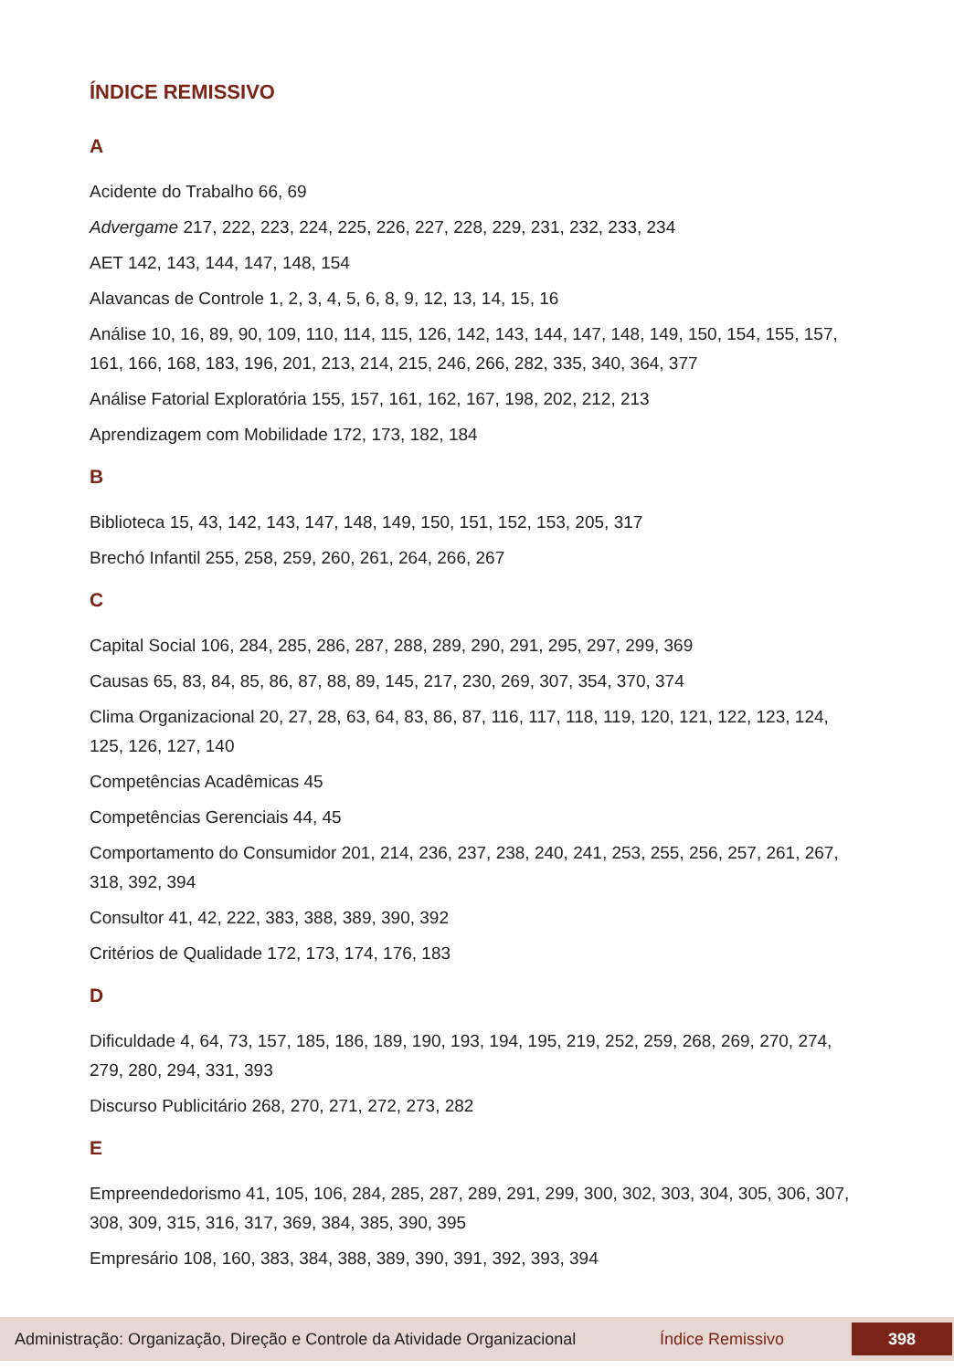ÍNDICE REMISSIVO
A
Acidente do Trabalho 66, 69
Advergame 217, 222, 223, 224, 225, 226, 227, 228, 229, 231, 232, 233, 234
AET 142, 143, 144, 147, 148, 154
Alavancas de Controle 1, 2, 3, 4, 5, 6, 8, 9, 12, 13, 14, 15, 16
Análise 10, 16, 89, 90, 109, 110, 114, 115, 126, 142, 143, 144, 147, 148, 149, 150, 154, 155, 157, 161, 166, 168, 183, 196, 201, 213, 214, 215, 246, 266, 282, 335, 340, 364, 377
Análise Fatorial Exploratória 155, 157, 161, 162, 167, 198, 202, 212, 213
Aprendizagem com Mobilidade 172, 173, 182, 184
B
Biblioteca 15, 43, 142, 143, 147, 148, 149, 150, 151, 152, 153, 205, 317
Brechó Infantil 255, 258, 259, 260, 261, 264, 266, 267
C
Capital Social 106, 284, 285, 286, 287, 288, 289, 290, 291, 295, 297, 299, 369
Causas 65, 83, 84, 85, 86, 87, 88, 89, 145, 217, 230, 269, 307, 354, 370, 374
Clima Organizacional 20, 27, 28, 63, 64, 83, 86, 87, 116, 117, 118, 119, 120, 121, 122, 123, 124, 125, 126, 127, 140
Competências Acadêmicas 45
Competências Gerenciais 44, 45
Comportamento do Consumidor 201, 214, 236, 237, 238, 240, 241, 253, 255, 256, 257, 261, 267, 318, 392, 394
Consultor 41, 42, 222, 383, 388, 389, 390, 392
Critérios de Qualidade 172, 173, 174, 176, 183
D
Dificuldade 4, 64, 73, 157, 185, 186, 189, 190, 193, 194, 195, 219, 252, 259, 268, 269, 270, 274, 279, 280, 294, 331, 393
Discurso Publicitário 268, 270, 271, 272, 273, 282
E
Empreendedorismo 41, 105, 106, 284, 285, 287, 289, 291, 299, 300, 302, 303, 304, 305, 306, 307, 308, 309, 315, 316, 317, 369, 384, 385, 390, 395
Empresário 108, 160, 383, 384, 388, 389, 390, 391, 392, 393, 394
Administração: Organização, Direção e Controle da Atividade Organizacional Índice Remissivo 398